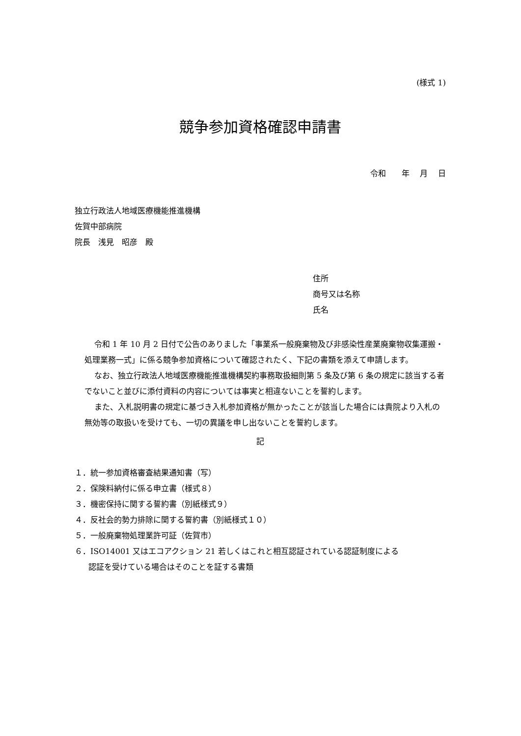(様式 1)
競争参加資格確認申請書
令和　　年　 月　 日
独立行政法人地域医療機能推進機構
佐賀中部病院
院長　浅見　昭彦　殿
住所
商号又は名称
氏名
令和 1 年 10 月 2 日付で公告のありました「事業系一般廃棄物及び非感染性産業廃棄物収集運搬・処理業務一式」に係る競争参加資格について確認されたく、下記の書類を添えて申請します。
なお、独立行政法人地域医療機能推進機構契約事務取扱細則第 5 条及び第 6 条の規定に該当する者でないこと並びに添付資料の内容については事実と相違ないことを誓約します。
また、入札説明書の規定に基づき入札参加資格が無かったことが該当した場合には貴院より入札の無効等の取扱いを受けても、一切の異議を申し出ないことを誓約します。
記
１．統一参加資格審査結果通知書（写）
２．保険料納付に係る申立書（様式８）
３．機密保持に関する誓約書（別紙様式９）
４．反社会的勢力排除に関する誓約書（別紙様式１０）
５．一般廃棄物処理業許可証（佐賀市）
６．ISO14001 又はエコアクション 21 若しくはこれと相互認証されている認証制度による
認証を受けている場合はそのことを証する書類